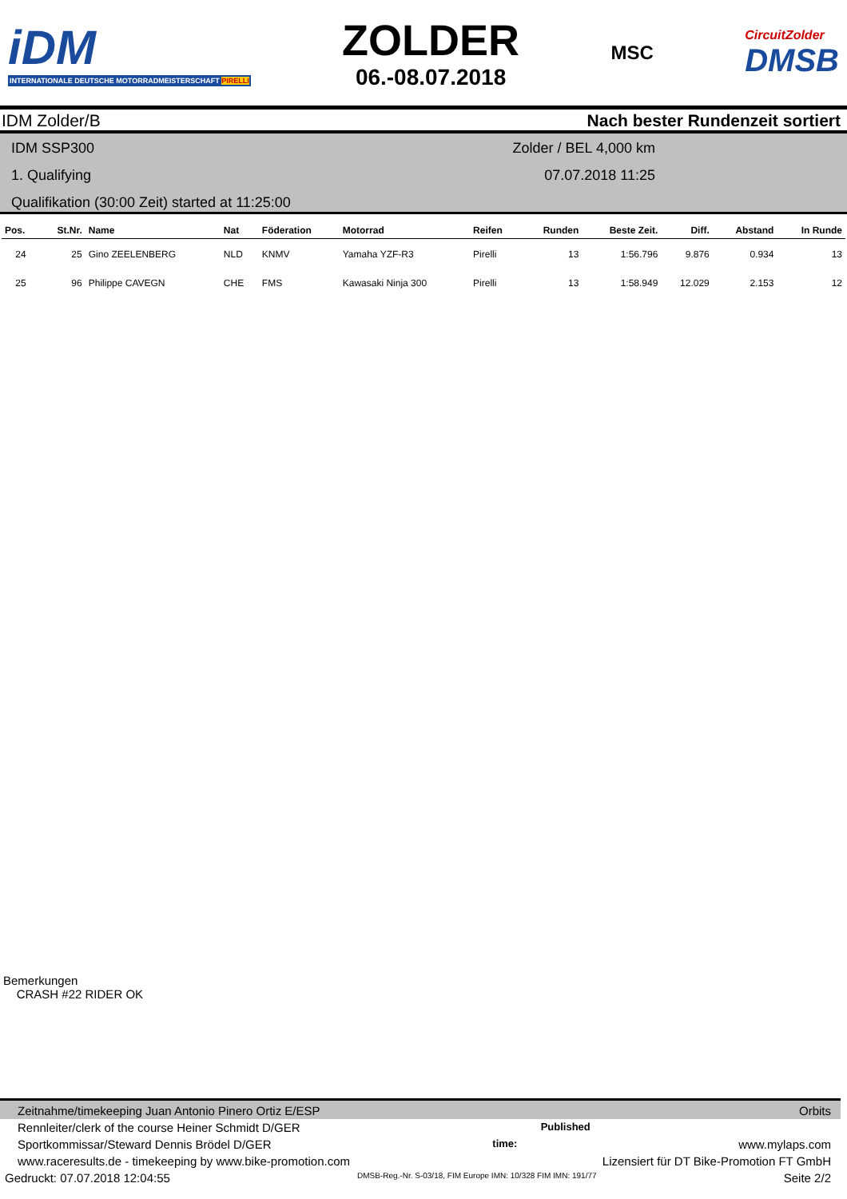iDM
INTERNATIONALE DEUTSCHE MOTORRADMEISTERSCHAFT PIRELLI
ZOLDER
06.-08.07.2018
MSC
CircuitZolder
DMSB
IDM Zolder/B Nach bester Rundenzeit sortiert
IDM SSP300 Zolder / BEL 4,000 km
1. Qualifying 07.07.2018 11:25
Qualifikation (30:00 Zeit) started at 11:25:00
| Pos. | St.Nr. | Name | Nat | Föderation | Motorrad | Reifen | Runden | Beste Zeit. | Diff. | Abstand | In Runde |
| --- | --- | --- | --- | --- | --- | --- | --- | --- | --- | --- | --- |
| 24 | 25 | Gino ZEELENBERG | NLD | KNMV | Yamaha YZF-R3 | Pirelli | 13 | 1:56.796 | 9.876 | 0.934 | 13 |
| 25 | 96 | Philippe CAVEGN | CHE | FMS | Kawasaki Ninja 300 | Pirelli | 13 | 1:58.949 | 12.029 | 2.153 | 12 |
Bemerkungen
CRASH #22 RIDER OK
Zeitnahme/timekeeping Juan Antonio Pinero Ortiz E/ESP Orbits
Rennleiter/clerk of the course Heiner Schmidt D/GER Published
Sportkommissar/Steward Dennis Brödel D/GER time: www.mylaps.com
www.raceresults.de - timekeeping by www.bike-promotion.com Lizensiert für DT Bike-Promotion FT GmbH
Gedruckt: 07.07.2018 12:04:55 DMSB-Reg.-Nr. S-03/18, FIM Europe IMN: 10/328 FIM IMN: 191/77 Seite 2/2